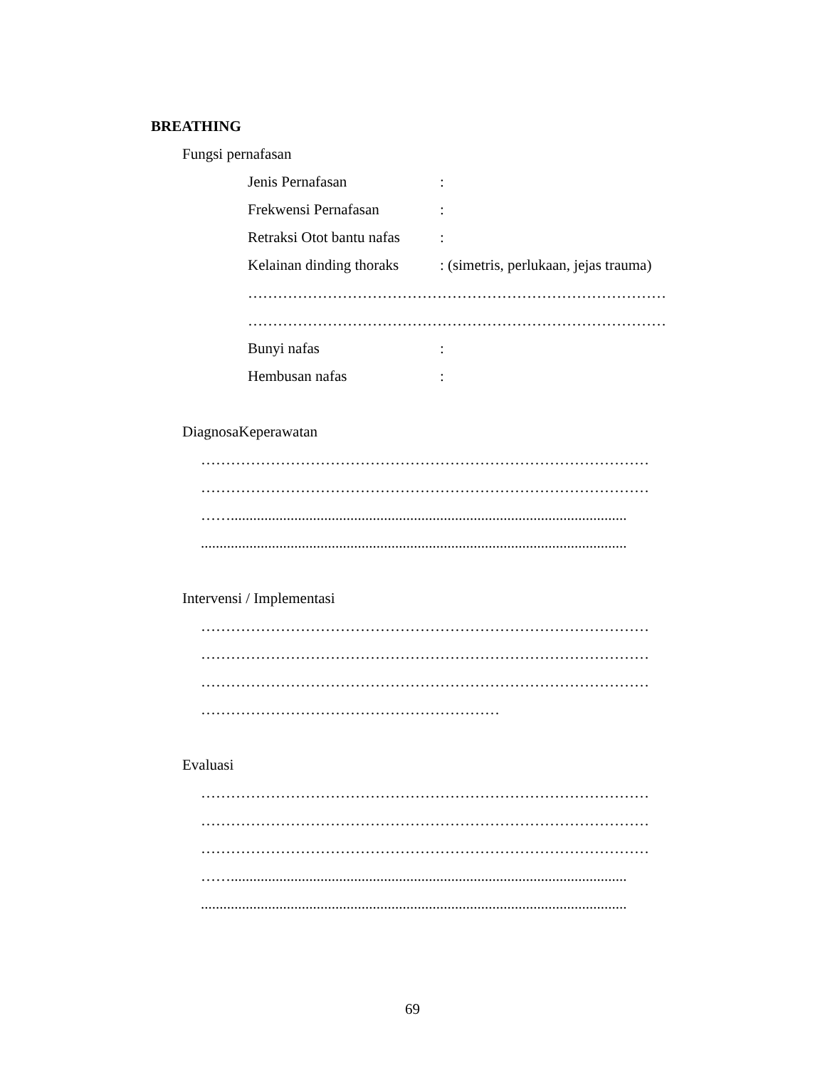BREATHING
Fungsi pernafasan
Jenis Pernafasan:
Frekwensi Pernafasan:
Retraksi Otot bantu nafas:
Kelainan dinding thoraks: (simetris, perlukaan, jejas trauma)
…………………………………………………………………………
…………………………………………………………………………
Bunyi nafas:
Hembusan nafas:
DiagnosaKeperawatan
………………………………………………………………………………
………………………………………………………………………………
……..........................................................................................................
..................................................................................................................
Intervensi / Implementasi
………………………………………………………………………………
………………………………………………………………………………
………………………………………………………………………………
……………………………………………………
Evaluasi
………………………………………………………………………………
………………………………………………………………………………
………………………………………………………………………………
……..........................................................................................................
..................................................................................................................
69